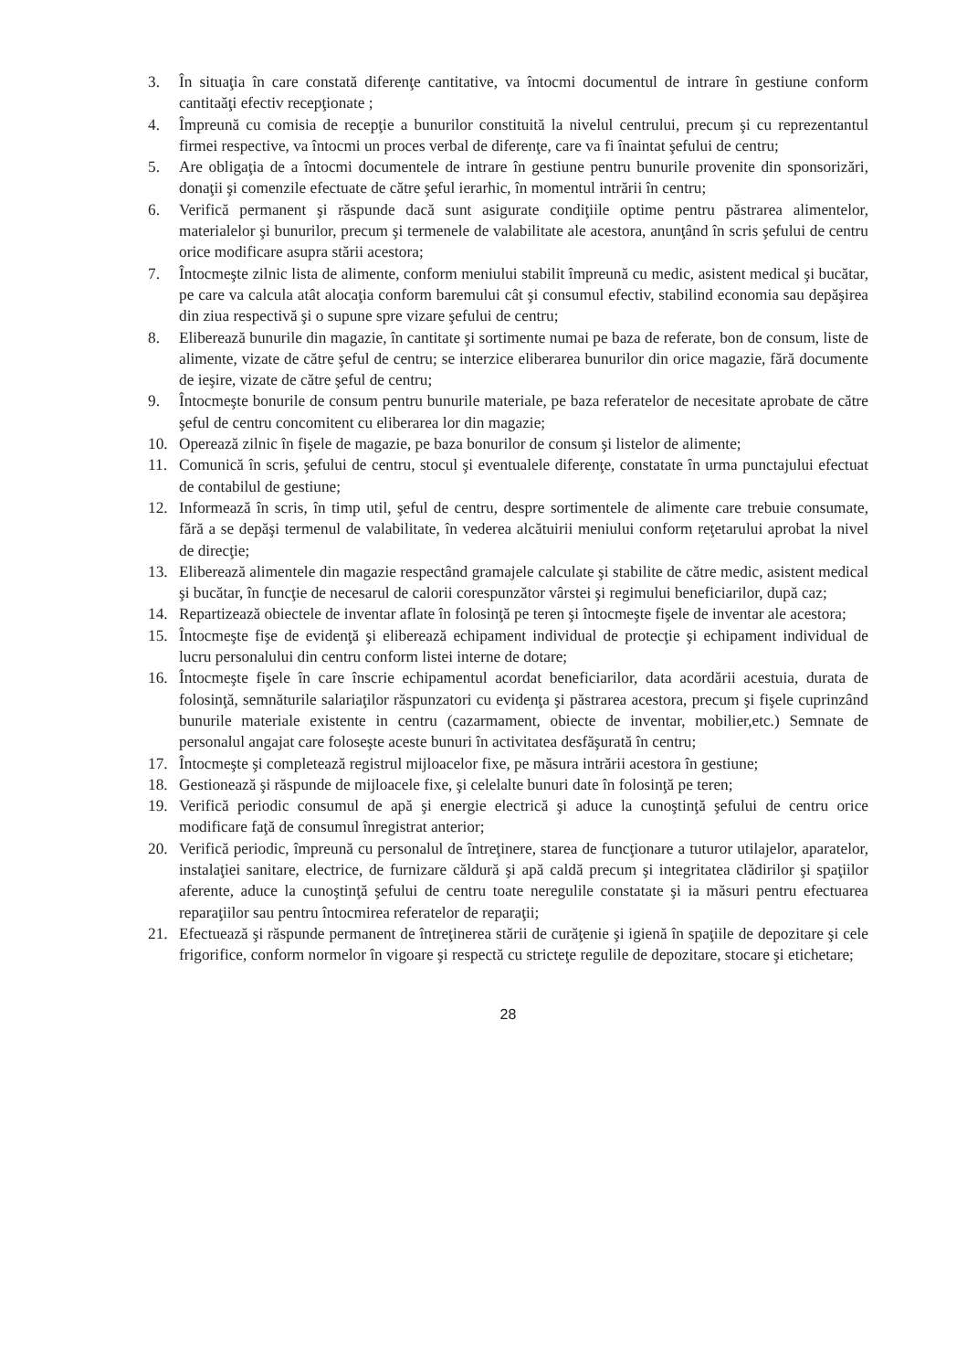3. În situaţia în care constată diferenţe cantitative, va întocmi documentul de intrare în gestiune conform cantitaăţi efectiv recepţionate ;
4. Împreună cu comisia de recepţie a bunurilor constituită la nivelul centrului, precum şi cu reprezentantul firmei respective, va întocmi un proces verbal de diferenţe, care va fi înaintat şefului de centru;
5. Are obligaţia de a întocmi documentele de intrare în gestiune pentru bunurile provenite din sponsorizări, donaţii şi comenzile efectuate de către şeful ierarhic, în momentul intrării în centru;
6. Verifică permanent şi răspunde dacă sunt asigurate condiţiile optime pentru păstrarea alimentelor, materialelor şi bunurilor, precum şi termenele de valabilitate ale acestora, anunţând în scris şefului de centru orice modificare asupra stării acestora;
7. Întocmeşte zilnic lista de alimente, conform meniului stabilit împreună cu medic, asistent medical şi bucătar, pe care va calcula atât alocaţia conform baremului cât şi consumul efectiv, stabilind economia sau depăşirea din ziua respectivă şi o supune spre vizare şefului de centru;
8. Eliberează bunurile din magazie, în cantitate şi sortimente numai pe baza de referate, bon de consum, liste de alimente, vizate de către şeful de centru; se interzice eliberarea bunurilor din orice magazie, fără documente de ieşire, vizate de către şeful de centru;
9. Întocmeşte bonurile de consum pentru bunurile materiale, pe baza referatelor de necesitate aprobate de către şeful de centru concomitent cu eliberarea lor din magazie;
10. Operează zilnic în fişele de magazie, pe baza bonurilor de consum şi listelor de alimente;
11. Comunică în scris, şefului de centru, stocul şi eventualele diferenţe, constatate în urma punctajului efectuat de contabilul de gestiune;
12. Informează în scris, în timp util, şeful de centru, despre sortimentele de alimente care trebuie consumate, fără a se depăşi termenul de valabilitate, în vederea alcătuirii meniului conform reţetarului aprobat la nivel de direcţie;
13. Eliberează alimentele din magazie respectând gramajele calculate şi stabilite de către medic, asistent medical şi bucătar, în funcţie de necesarul de calorii corespunzător vârstei şi regimului beneficiarilor, după caz;
14. Repartizează obiectele de inventar aflate în folosinţă pe teren şi întocmeşte fişele de inventar ale acestora;
15. Întocmeşte fişe de evidenţă şi eliberează echipament individual de protecţie şi echipament individual de lucru personalului din centru conform listei interne de dotare;
16. Întocmeşte fişele în care înscrie echipamentul acordat beneficiarilor, data acordării acestuia, durata de folosinţă, semnăturile salariaţilor răspunzatori cu evidenţa şi păstrarea acestora, precum şi fişele cuprinzând bunurile materiale existente in centru (cazarmament, obiecte de inventar, mobilier,etc.) Semnate de personalul angajat care foloseşte aceste bunuri în activitatea desfăşurată în centru;
17. Întocmeşte şi completează registrul mijloacelor fixe, pe măsura intrării acestora în gestiune;
18. Gestionează şi răspunde de mijloacele fixe, şi celelalte bunuri date în folosinţă pe teren;
19. Verifică periodic consumul de apă şi energie electrică şi aduce la cunoştinţă şefului de centru orice modificare faţă de consumul înregistrat anterior;
20. Verifică periodic, împreună cu personalul de întreţinere, starea de funcţionare a tuturor utilajelor, aparatelor, instalaţiei sanitare, electrice, de furnizare căldură şi apă caldă precum şi integritatea clădirilor şi spaţiilor aferente, aduce la cunoştinţă şefului de centru toate neregulile constatate şi ia măsuri pentru efectuarea reparaţiilor sau pentru întocmirea referatelor de reparaţii;
21. Efectuează şi răspunde permanent de întreţinerea stării de curăţenie şi igienă în spaţiile de depozitare şi cele frigorifice, conform normelor în vigoare şi respectă cu stricteţe regulile de depozitare, stocare şi etichetare;
28